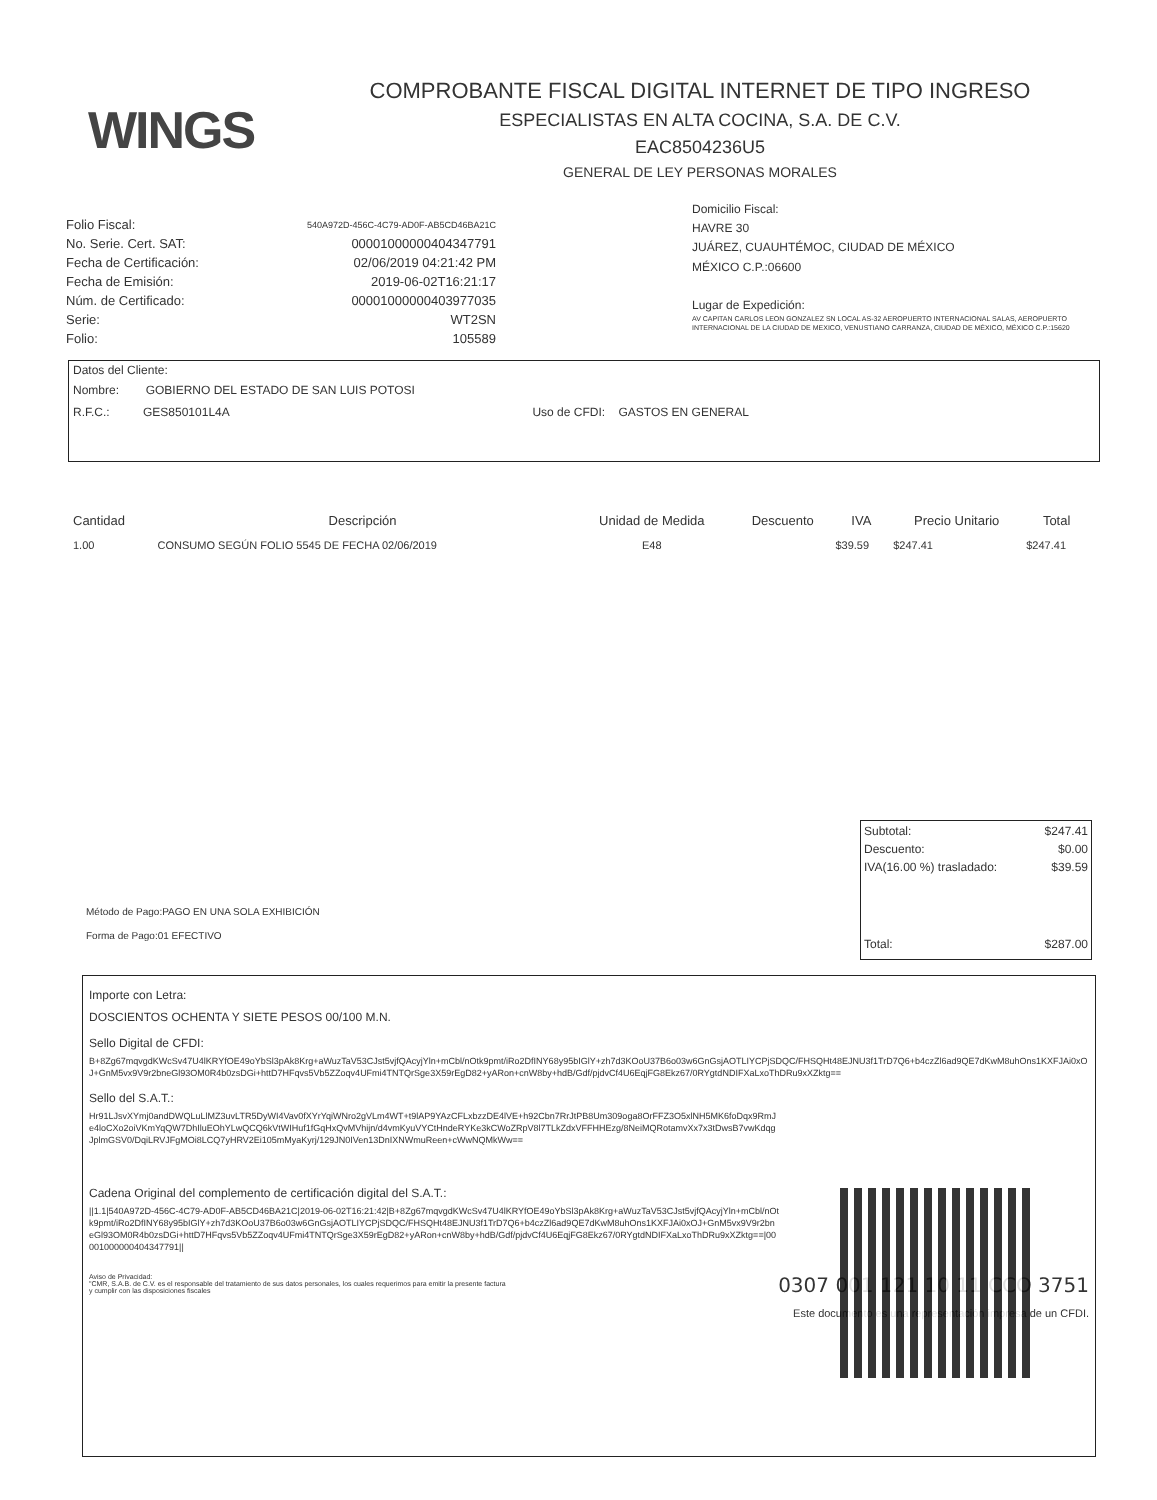WINGS
COMPROBANTE FISCAL DIGITAL INTERNET DE TIPO INGRESO
ESPECIALISTAS EN ALTA COCINA, S.A. DE C.V.
EAC8504236U5
GENERAL DE LEY PERSONAS MORALES
| Folio Fiscal: | 540A972D-456C-4C79-AD0F-AB5CD46BA21C |
| No. Serie. Cert. SAT: | 00001000000404347791 |
| Fecha de Certificación: | 02/06/2019 04:21:42 PM |
| Fecha de Emisión: | 2019-06-02T16:21:17 |
| Núm. de Certificado: | 00001000000403977035 |
| Serie: | WT2SN |
| Folio: | 105589 |
Domicilio Fiscal:
HAVRE 30
JUÁREZ, CUAUHTÉMOC, CIUDAD DE MÉXICO
MÉXICO C.P.:06600
Lugar de Expedición:
AV CAPITAN CARLOS LEON GONZALEZ SN LOCAL AS-32 AEROPUERTO INTERNACIONAL SALAS, AEROPUERTO INTERNACIONAL DE LA CIUDAD DE MEXICO, VENUSTIANO CARRANZA, CIUDAD DE MÉXICO, MÉXICO C.P.:15620
Datos del Cliente:
Nombre: GOBIERNO DEL ESTADO DE SAN LUIS POTOSI
R.F.C.: GES850101L4A Uso de CFDI: GASTOS EN GENERAL
| Cantidad | Descripción | Unidad de Medida | Descuento | IVA | Precio Unitario | Total |
| --- | --- | --- | --- | --- | --- | --- |
| 1.00 | CONSUMO SEGÚN FOLIO 5545 DE FECHA 02/06/2019 | E48 | | $39.59 | $247.41 | $247.41 |
| Subtotal: | $247.41 |
| Descuento: | $0.00 |
| IVA(16.00 %) trasladado: | $39.59 |
| Total: | $287.00 |
Método de Pago:PAGO EN UNA SOLA EXHIBICIÓN
Forma de Pago:01 EFECTIVO
Importe con Letra:
DOSCIENTOS OCHENTA Y SIETE PESOS 00/100 M.N.
Sello Digital de CFDI:
B+8Zg67mqvgdKWcSv47U4lKRYfOE49oYbSl3pAk8Krg+aWuzTaV53CJst5vjfQAcyjYln+mCbl/nOtk9pmt/iRo2DfINY68y95bIGlY+zh7d3KOoU37B6o03w6GnGsjAOTLIYCPjSDQC/FHSQHt48EJNU3f1TrD7Q6+b4czZl6ad9QE7dKwM8uhOns1KXFJAi0xOJ+GnM5vx9V9r2bneGl93OM0R4b0zsDGi+httD7HFqvs5Vb5ZZoqv4UFmi4TNTQrSge3X59rEgD82+yARon+cnW8by+hdB/Gdf/pjdvCf4U6EqjFG8Ekz67/0RYgtdNDIFXaLxoThDRu9xXZktg==
Sello del S.A.T.:
Hr91LJsvXYmj0andDWQLuLlMZ3uvLTR5DyWI4Vav0fXYrYqiWNro2gVLm4WT+t9lAP9YAzCFLxbzzDE4lVE+h92Cbn7RrJtPB8Um309oga8OrFFZ3O5xlNH5MK6foDqx9RmJe4loCXo2oiVKmYqQW7DhIluEOhYLwQCQ6kVtWIHuf1fGqHxQvMVhijn/d4vmKyuVYCtHndeRYKe3kCWoZRpV8l7TLkZdxVFFHHEzg/8NeiMQRotamvXx7x3tDwsB7vwKdqgJplmGSV0/DqiLRVJFgMOi8LCQ7yHRV2Ei105mMyaKyrj/129JN0IVen13DnIXNWmuReen+cWwNQMkWw==
Cadena Original del complemento de certificación digital del S.A.T.:
||1.1|540A972D-456C-4C79-AD0F-AB5CD46BA21C|2019-06-02T16:21:42|B+8Zg67mqvgdKWcSv47U4lKRYfOE49oYbSl3pAk8Krg+aWuzTaV53CJst5vjfQAcyjYln+mCbl/nOtk9pmt/iRo2DfINY68y95bIGlY+zh7d3KOoU37B6o03w6GnGsjAOTLIYCPjSDQC/FHSQHt48EJNU3f1TrD7Q6+b4czZl6ad9QE7dKwM8uhOns1KXFJAi0xOJ+GnM5vx9V9r2bneGl93OM0R4b0zsDGi+httD7HFqvs5Vb5ZZoqv4UFmi4TNTQrSge3X59rEgD82+yARon+cnW8by+hdB/Gdf/pjdvCf4U6EqjFG8Ekz67/0RYgtdNDIFXaLxoThDRu9xXZktg==|00001000000404347791||
Aviso de Privacidad:
"CMR, S.A.B. de C.V. es el responsable del tratamiento de sus datos personales, los cuales requerimos para emitir la presente factura y cumplir con las disposiciones fiscales
0307 001 121 10 11 CCO 3751
Este documento es una representación impresa de un CFDI.